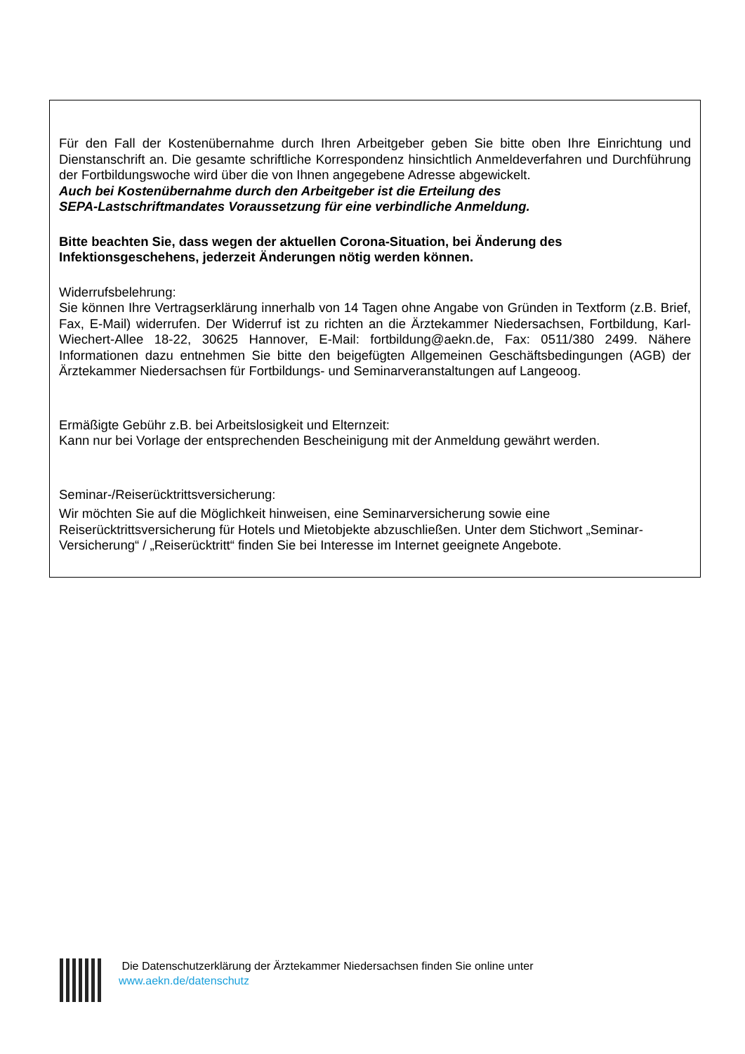Für den Fall der Kostenübernahme durch Ihren Arbeitgeber geben Sie bitte oben Ihre Einrichtung und Dienstanschrift an. Die gesamte schriftliche Korrespondenz hinsichtlich Anmeldeverfahren und Durchführung der Fortbildungswoche wird über die von Ihnen angegebene Adresse abgewickelt.
Auch bei Kostenübernahme durch den Arbeitgeber ist die Erteilung des
SEPA-Lastschriftmandates Voraussetzung für eine verbindliche Anmeldung.
Bitte beachten Sie, dass wegen der aktuellen Corona-Situation, bei Änderung des
Infektionsgeschehens, jederzeit Änderungen nötig werden können.
Widerrufsbelehrung:
Sie können Ihre Vertragserklärung innerhalb von 14 Tagen ohne Angabe von Gründen in Textform (z.B. Brief, Fax, E-Mail) widerrufen. Der Widerruf ist zu richten an die Ärztekammer Niedersachsen, Fortbildung, Karl-Wiechert-Allee 18-22, 30625 Hannover, E-Mail: fortbildung@aekn.de, Fax: 0511/380 2499. Nähere Informationen dazu entnehmen Sie bitte den beigefügten Allgemeinen Geschäftsbedingungen (AGB) der Ärztekammer Niedersachsen für Fortbildungs- und Seminarveranstaltungen auf Langeoog.
Ermäßigte Gebühr z.B. bei Arbeitslosigkeit und Elternzeit:
Kann nur bei Vorlage der entsprechenden Bescheinigung mit der Anmeldung gewährt werden.
Seminar-/Reiserücktrittsversicherung:
Wir möchten Sie auf die Möglichkeit hinweisen, eine Seminarversicherung sowie eine Reiserücktrittsversicherung für Hotels und Mietobjekte abzuschließen. Unter dem Stichwort „Seminar-Versicherung“ / „Reiserücktritt“ finden Sie bei Interesse im Internet geeignete Angebote.
Die Datenschutzerklärung der Ärztekammer Niedersachsen finden Sie online unter
www.aekn.de/datenschutz